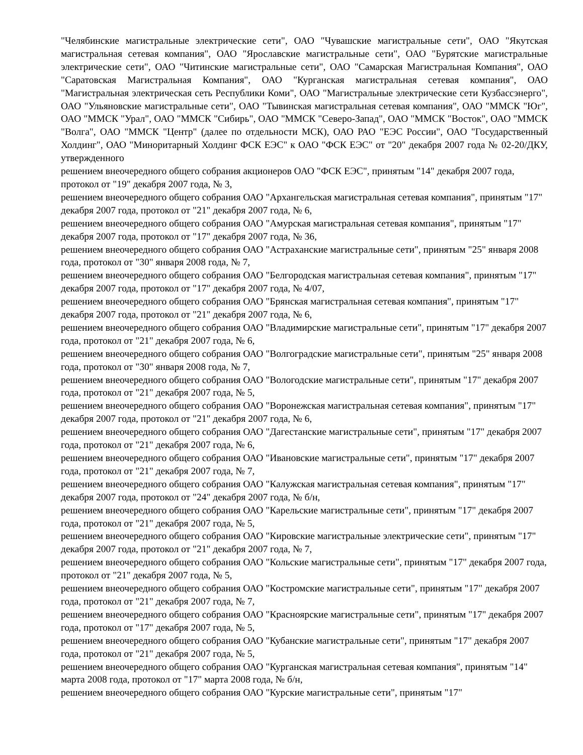"Челябинские магистральные электрические сети", ОАО "Чувашские магистральные сети", ОАО "Якутская магистральная сетевая компания", ОАО "Ярославские магистральные сети", ОАО "Бурятские магистральные электрические сети", ОАО "Читинские магистральные сети", ОАО "Самарская Магистральная Компания", ОАО "Саратовская Магистральная Компания", ОАО "Курганская магистральная сетевая компания", ОАО "Магистральная электрическая сеть Республики Коми", ОАО "Магистральные электрические сети Кузбассэнерго", ОАО "Ульяновские магистральные сети", ОАО "Тывинская магистральная сетевая компания", ОАО "ММСК "Юг", ОАО "ММСК "Урал", ОАО "ММСК "Сибирь", ОАО "ММСК "Северо-Запад", ОАО "ММСК "Восток", ОАО "ММСК "Волга", ОАО "ММСК "Центр" (далее по отдельности МСК), ОАО РАО "ЕЭС России", ОАО "Государственный Холдинг", ОАО "Миноритарный Холдинг ФСК ЕЭС" к ОАО "ФСК ЕЭС" от "20" декабря 2007 года № 02-20/ДКУ, утвержденного
решением внеочередного общего собрания акционеров ОАО "ФСК ЕЭС", принятым "14" декабря 2007 года, протокол от "19" декабря 2007 года, № 3,
решением внеочередного общего собрания ОАО "Архангельская магистральная сетевая компания", принятым "17" декабря 2007 года, протокол от "21" декабря 2007 года, № 6,
решением внеочередного общего собрания ОАО "Амурская магистральная сетевая компания", принятым "17" декабря 2007 года, протокол от "17" декабря 2007 года, № 36,
решением внеочередного общего собрания ОАО "Астраханские магистральные сети", принятым "25" января 2008 года, протокол от "30" января 2008 года, № 7,
решением внеочередного общего собрания ОАО "Белгородская магистральная сетевая компания", принятым "17" декабря 2007 года, протокол от "17" декабря 2007 года, № 4/07,
решением внеочередного общего собрания ОАО "Брянская магистральная сетевая компания", принятым "17" декабря 2007 года, протокол от "21" декабря 2007 года, № 6,
решением внеочередного общего собрания ОАО "Владимирские магистральные сети", принятым "17" декабря 2007 года, протокол от "21" декабря 2007 года, № 6,
решением внеочередного общего собрания ОАО "Волгоградские магистральные сети", принятым "25" января 2008 года, протокол от "30" января 2008 года, № 7,
решением внеочередного общего собрания ОАО "Вологодские магистральные сети", принятым "17" декабря 2007 года, протокол от "21" декабря 2007 года, № 5,
решением внеочередного общего собрания ОАО "Воронежская магистральная сетевая компания", принятым "17" декабря 2007 года, протокол от "21" декабря 2007 года, № 6,
решением внеочередного общего собрания ОАО "Дагестанские магистральные сети", принятым "17" декабря 2007 года, протокол от "21" декабря 2007 года, № 6,
решением внеочередного общего собрания ОАО "Ивановские магистральные сети", принятым "17" декабря 2007 года, протокол от "21" декабря 2007 года, № 7,
решением внеочередного общего собрания ОАО "Калужская магистральная сетевая компания", принятым "17" декабря 2007 года, протокол от "24" декабря 2007 года, № б/н,
решением внеочередного общего собрания ОАО "Карельские магистральные сети", принятым "17" декабря 2007 года, протокол от "21" декабря 2007 года, № 5,
решением внеочередного общего собрания ОАО "Кировские магистральные электрические сети", принятым "17" декабря 2007 года, протокол от "21" декабря 2007 года, № 7,
решением внеочередного общего собрания ОАО "Кольские магистральные сети", принятым "17" декабря 2007 года, протокол от "21" декабря 2007 года, № 5,
решением внеочередного общего собрания ОАО "Костромские магистральные сети", принятым "17" декабря 2007 года, протокол от "21" декабря 2007 года, № 7,
решением внеочередного общего собрания ОАО "Красноярские магистральные сети", принятым "17" декабря 2007 года, протокол от "17" декабря 2007 года, № 5,
решением внеочередного общего собрания ОАО "Кубанские магистральные сети", принятым "17" декабря 2007 года, протокол от "21" декабря 2007 года, № 5,
решением внеочередного общего собрания ОАО "Курганская магистральная сетевая компания", принятым "14" марта 2008 года, протокол от "17" марта 2008 года, № б/н,
решением внеочередного общего собрания ОАО "Курские магистральные сети", принятым "17"